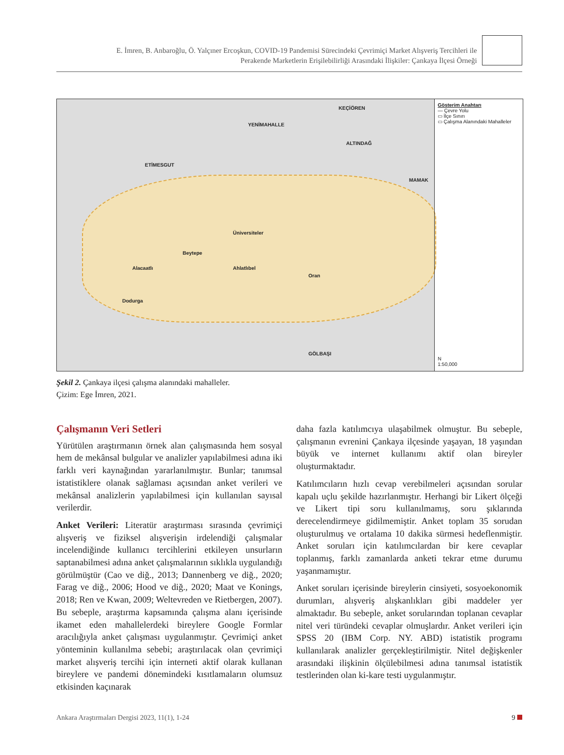E. İmren, B. Anbaroğlu, Ö. Yalçıner Ercoşkun, COVID-19 Pandemisi Sürecindeki Çevrimiçi Market Alışveriş Tercihleri ile
Perakende Marketlerin Erişilebilirliği Arasındaki İlişkiler: Çankaya İlçesi Örneği
KEÇİÖREN
YENİMAHALLE
ALTINDAĞ
ETİMESGUT
MAMAK
Üniversiteler
Beytepe
Ahlatlıbel Alacaatlı
Dodurga
Oran
GÖLBAŞI
Gösterim Anahtarı
— Çevre Yolu
▭ İlçe Sınırı
▭ Çalışma Alanındaki Mahalleler
N
1:50,000
Şekil 2. Çankaya ilçesi çalışma alanındaki mahalleler.
Çizim: Ege İmren, 2021.
Çalışmanın Veri Setleri
Yürütülen araştırmanın örnek alan çalışmasında hem sosyal hem de mekânsal bulgular ve analizler yapılabilmesi adına iki farklı veri kaynağından yararlanılmıştır. Bunlar; tanımsal istatistiklere olanak sağlaması açısından anket verileri ve mekânsal analizlerin yapılabilmesi için kullanılan sayısal verilerdir.
Anket Verileri: Literatür araştırması sırasında çevrimiçi alışveriş ve fiziksel alışverişin irdelendiği çalışmalar incelendiğinde kullanıcı tercihlerini etkileyen unsurların saptanabilmesi adına anket çalışmalarının sıklıkla uygulandığı görülmüştür (Cao ve diğ., 2013; Dannenberg ve diğ., 2020; Farag ve diğ., 2006; Hood ve diğ., 2020; Maat ve Konings, 2018; Ren ve Kwan, 2009; Weltevreden ve Rietbergen, 2007). Bu sebeple, araştırma kapsamında çalışma alanı içerisinde ikamet eden mahallelerdeki bireylere Google Formlar aracılığıyla anket çalışması uygulanmıştır. Çevrimiçi anket yönteminin kullanılma sebebi; araştırılacak olan çevrimiçi market alışveriş tercihi için interneti aktif olarak kullanan bireylere ve pandemi dönemindeki kısıtlamaların olumsuz etkisinden kaçınarak
daha fazla katılımcıya ulaşabilmek olmuştur. Bu sebeple, çalışmanın evrenini Çankaya ilçesinde yaşayan, 18 yaşından büyük ve internet kullanımı aktif olan bireyler oluşturmaktadır.
Katılımcıların hızlı cevap verebilmeleri açısından sorular kapalı uçlu şekilde hazırlanmıştır. Herhangi bir Likert ölçeği ve Likert tipi soru kullanılmamış, soru şıklarında derecelendirmeye gidilmemiştir. Anket toplam 35 sorudan oluşturulmuş ve ortalama 10 dakika sürmesi hedeflenmiştir. Anket soruları için katılımcılardan bir kere cevaplar toplanmış, farklı zamanlarda anketi tekrar etme durumu yaşanmamıştır.
Anket soruları içerisinde bireylerin cinsiyeti, sosyoekonomik durumları, alışveriş alışkanlıkları gibi maddeler yer almaktadır. Bu sebeple, anket sorularından toplanan cevaplar nitel veri türündeki cevaplar olmuşlardır. Anket verileri için SPSS 20 (IBM Corp. NY. ABD) istatistik programı kullanılarak analizler gerçekleştirilmiştir. Nitel değişkenler arasındaki ilişkinin ölçülebilmesi adına tanımsal istatistik testlerinden olan ki-kare testi uygulanmıştır.
Ankara Araştırmaları Dergisi 2023, 11(1), 1-24 9